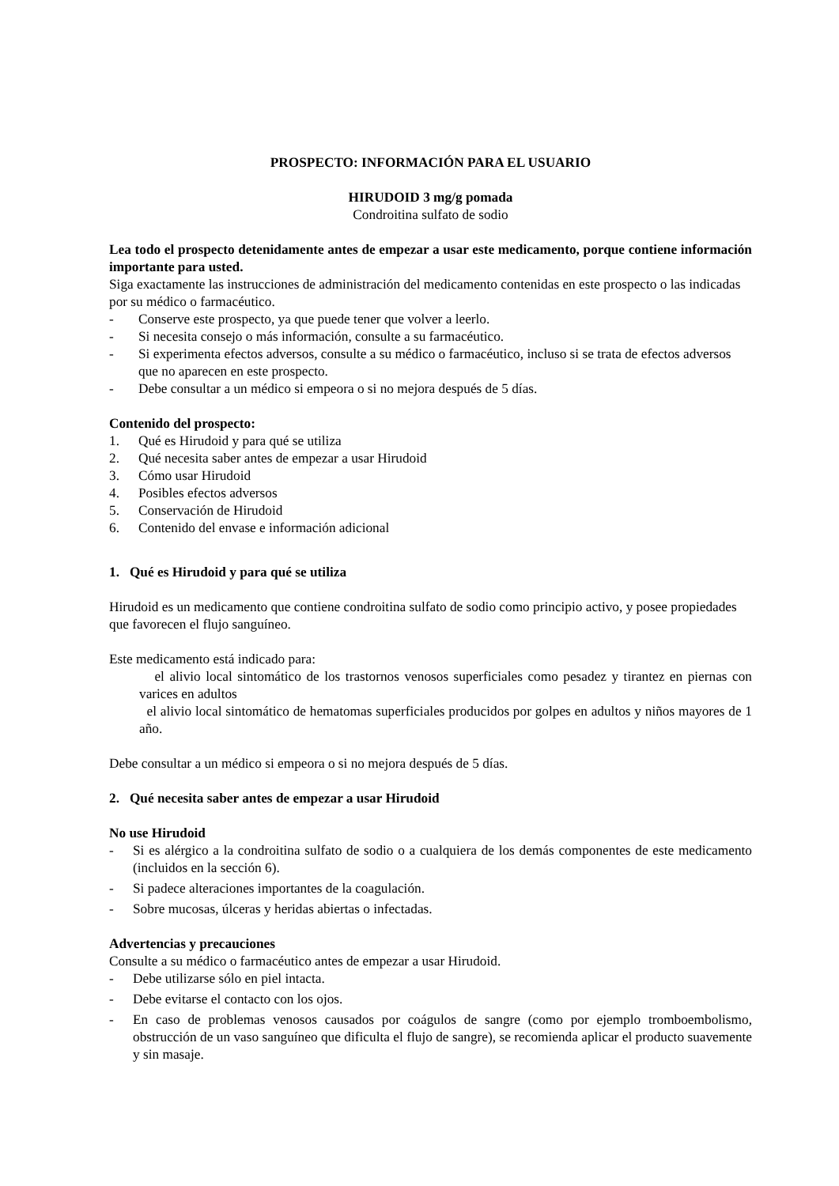PROSPECTO: INFORMACIÓN PARA EL USUARIO
HIRUDOID 3 mg/g pomada
Condroitina sulfato de sodio
Lea todo el prospecto detenidamente antes de empezar a usar este medicamento, porque contiene información importante para usted.
Siga exactamente las instrucciones de administración del medicamento contenidas en este prospecto o las indicadas por su médico o farmacéutico.
- Conserve este prospecto, ya que puede tener que volver a leerlo.
- Si necesita consejo o más información, consulte a su farmacéutico.
- Si experimenta efectos adversos, consulte a su médico o farmacéutico, incluso si se trata de efectos adversos que no aparecen en este prospecto.
- Debe consultar a un médico si empeora o si no mejora después de 5 días.
Contenido del prospecto:
1. Qué es Hirudoid y para qué se utiliza
2. Qué necesita saber antes de empezar a usar Hirudoid
3. Cómo usar Hirudoid
4. Posibles efectos adversos
5. Conservación de Hirudoid
6. Contenido del envase e información adicional
1. Qué es Hirudoid y para qué se utiliza
Hirudoid es un medicamento que contiene condroitina sulfato de sodio como principio activo, y posee propiedades que favorecen el flujo sanguíneo.
Este medicamento está indicado para:
el alivio local sintomático de los trastornos venosos superficiales como pesadez y tirantez en piernas con varices en adultos
el alivio local sintomático de hematomas superficiales producidos por golpes en adultos y niños mayores de 1 año.
Debe consultar a un médico si empeora o si no mejora después de 5 días.
2. Qué necesita saber antes de empezar a usar Hirudoid
No use Hirudoid
- Si es alérgico a la condroitina sulfato de sodio o a cualquiera de los demás componentes de este medicamento (incluidos en la sección 6).
- Si padece alteraciones importantes de la coagulación.
- Sobre mucosas, úlceras y heridas abiertas o infectadas.
Advertencias y precauciones
Consulte a su médico o farmacéutico antes de empezar a usar Hirudoid.
- Debe utilizarse sólo en piel intacta.
- Debe evitarse el contacto con los ojos.
- En caso de problemas venosos causados por coágulos de sangre (como por ejemplo tromboembolismo, obstrucción de un vaso sanguíneo que dificulta el flujo de sangre), se recomienda aplicar el producto suavemente y sin masaje.